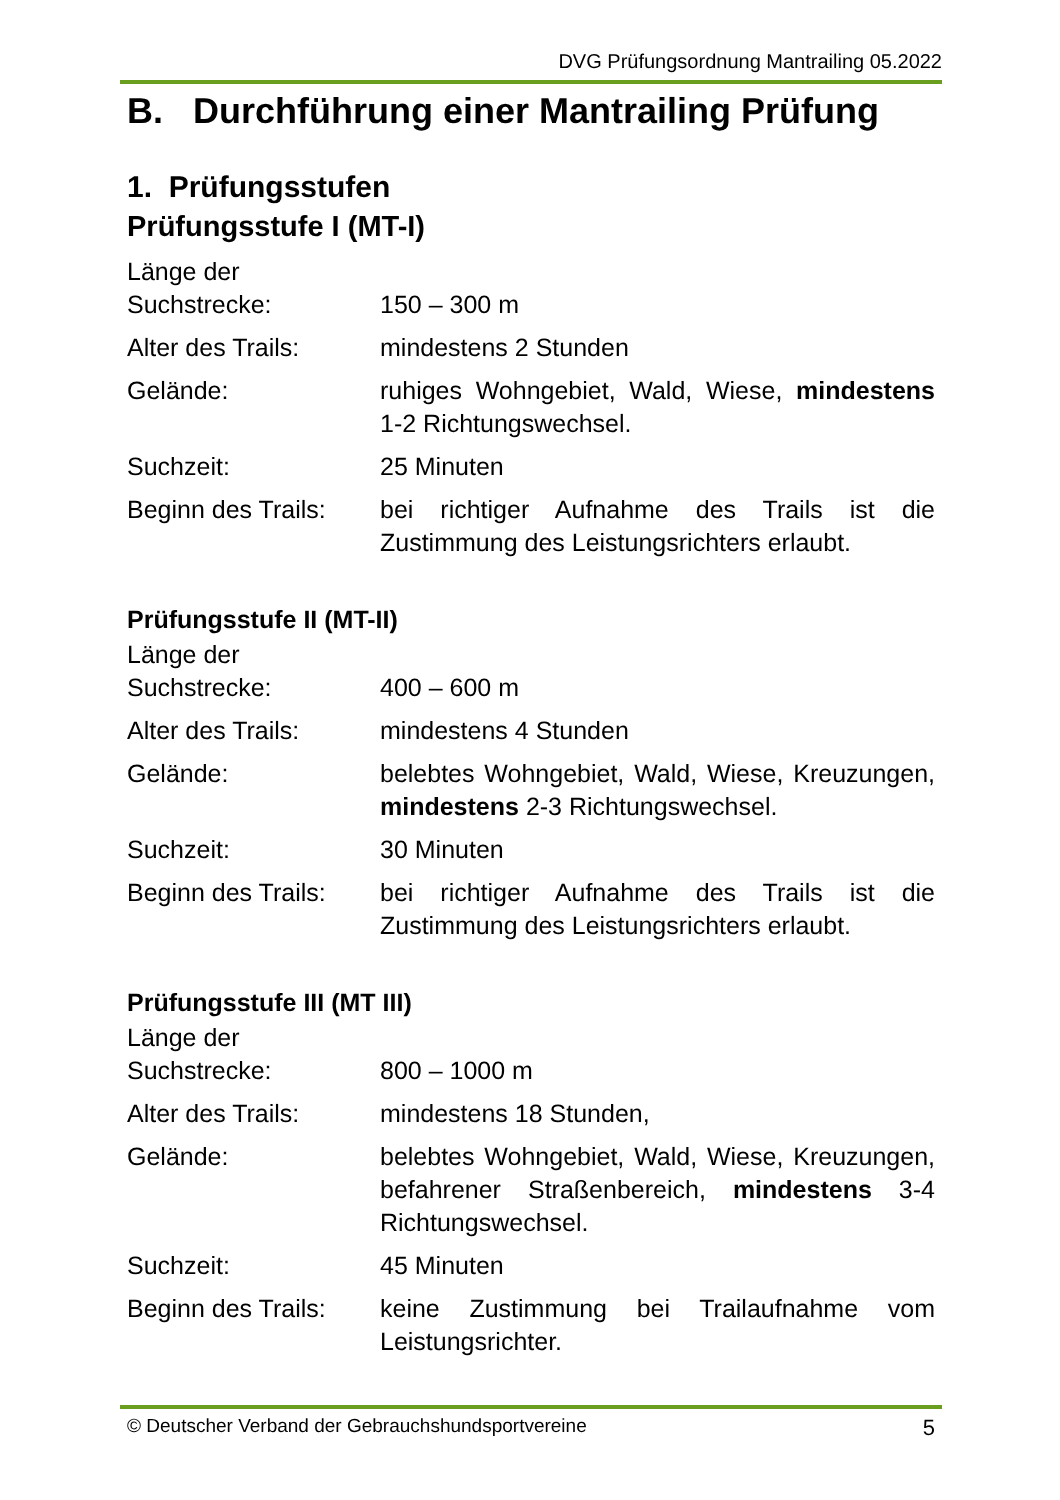DVG Prüfungsordnung Mantrailing 05.2022
B. Durchführung einer Mantrailing Prüfung
1. Prüfungsstufen
Prüfungsstufe I (MT-I)
Länge der
Suchstrecke:
150 – 300 m
Alter des Trails:
mindestens 2 Stunden
Gelände: ruhiges Wohngebiet, Wald, Wiese, mindestens 1-2 Richtungswechsel.
Suchzeit: 25 Minuten
Beginn des Trails:
bei richtiger Aufnahme des Trails ist die Zustimmung des Leistungsrichters erlaubt.
Prüfungsstufe II (MT-II)
Länge der
Suchstrecke:
400 – 600 m
Alter des Trails:
mindestens 4 Stunden
Gelände: belebtes Wohngebiet, Wald, Wiese, Kreuzungen, mindestens 2-3 Richtungswechsel.
Suchzeit: 30 Minuten
Beginn des Trails:
bei richtiger Aufnahme des Trails ist die Zustimmung des Leistungsrichters erlaubt.
Prüfungsstufe III (MT III)
Länge der
Suchstrecke:
800 – 1000 m
Alter des Trails:
mindestens 18 Stunden,
Gelände: belebtes Wohngebiet, Wald, Wiese, Kreuzungen, befahrener Straßenbereich, mindestens 3-4 Richtungswechsel.
Suchzeit: 45 Minuten
Beginn des Trails:
keine Zustimmung bei Trailaufnahme vom Leistungsrichter.
© Deutscher Verband der Gebrauchshundsportvereine 5